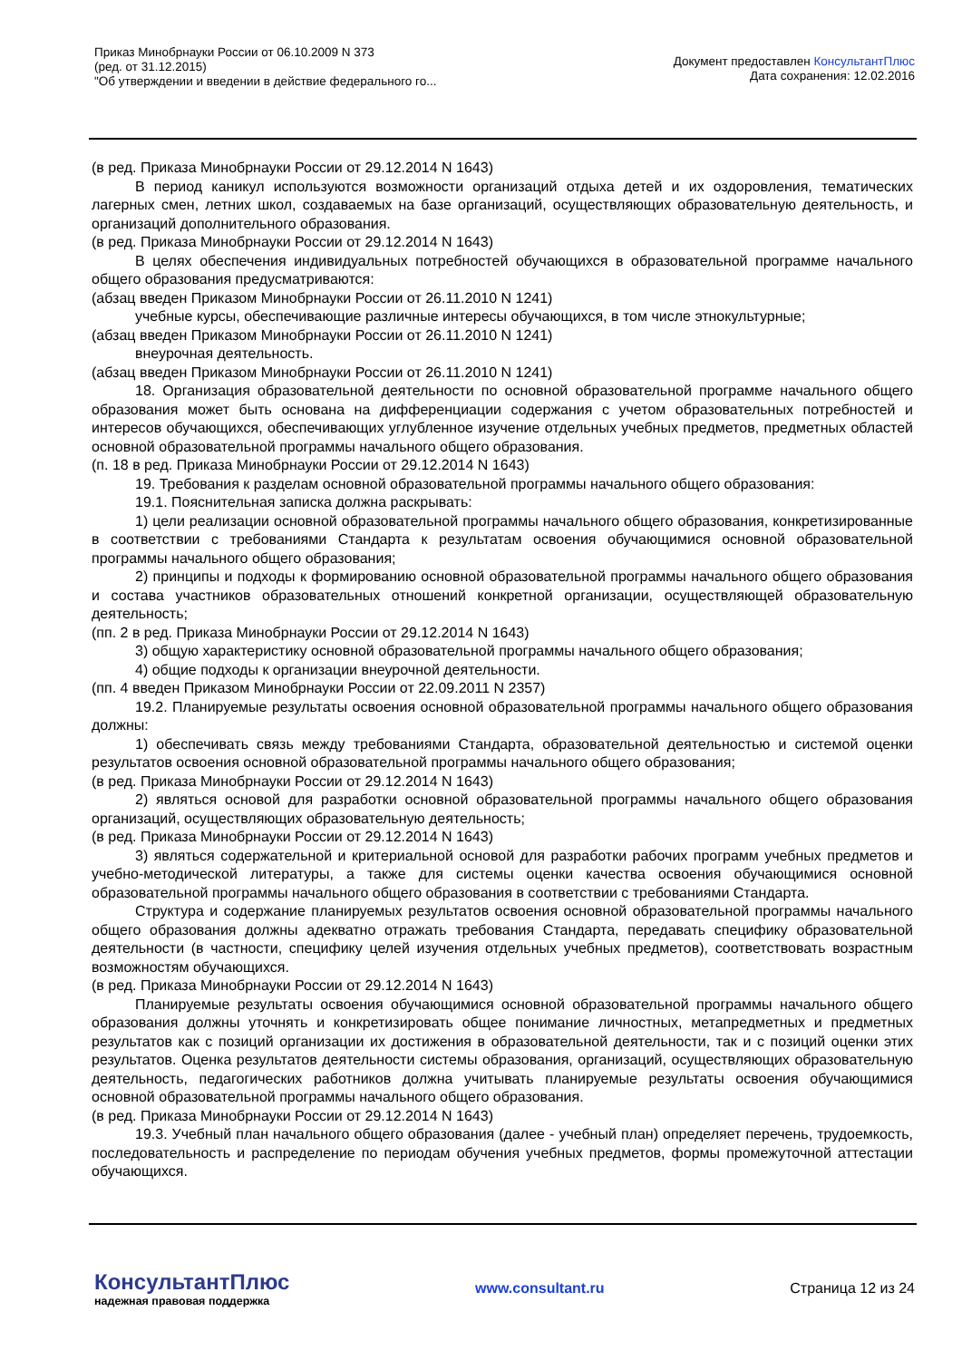Приказ Минобрнауки России от 06.10.2009 N 373
(ред. от 31.12.2015)
"Об утверждении и введении в действие федерального го...
Документ предоставлен КонсультантПлюс
Дата сохранения: 12.02.2016
(в ред. Приказа Минобрнауки России от 29.12.2014 N 1643)
В период каникул используются возможности организаций отдыха детей и их оздоровления, тематических лагерных смен, летних школ, создаваемых на базе организаций, осуществляющих образовательную деятельность, и организаций дополнительного образования.
(в ред. Приказа Минобрнауки России от 29.12.2014 N 1643)
В целях обеспечения индивидуальных потребностей обучающихся в образовательной программе начального общего образования предусматриваются:
(абзац введен Приказом Минобрнауки России от 26.11.2010 N 1241)
учебные курсы, обеспечивающие различные интересы обучающихся, в том числе этнокультурные;
(абзац введен Приказом Минобрнауки России от 26.11.2010 N 1241)
внеурочная деятельность.
(абзац введен Приказом Минобрнауки России от 26.11.2010 N 1241)
18. Организация образовательной деятельности по основной образовательной программе начального общего образования может быть основана на дифференциации содержания с учетом образовательных потребностей и интересов обучающихся, обеспечивающих углубленное изучение отдельных учебных предметов, предметных областей основной образовательной программы начального общего образования.
(п. 18 в ред. Приказа Минобрнауки России от 29.12.2014 N 1643)
19. Требования к разделам основной образовательной программы начального общего образования:
19.1. Пояснительная записка должна раскрывать:
1) цели реализации основной образовательной программы начального общего образования, конкретизированные в соответствии с требованиями Стандарта к результатам освоения обучающимися основной образовательной программы начального общего образования;
2) принципы и подходы к формированию основной образовательной программы начального общего образования и состава участников образовательных отношений конкретной организации, осуществляющей образовательную деятельность;
(пп. 2 в ред. Приказа Минобрнауки России от 29.12.2014 N 1643)
3) общую характеристику основной образовательной программы начального общего образования;
4) общие подходы к организации внеурочной деятельности.
(пп. 4 введен Приказом Минобрнауки России от 22.09.2011 N 2357)
19.2. Планируемые результаты освоения основной образовательной программы начального общего образования должны:
1) обеспечивать связь между требованиями Стандарта, образовательной деятельностью и системой оценки результатов освоения основной образовательной программы начального общего образования;
(в ред. Приказа Минобрнауки России от 29.12.2014 N 1643)
2) являться основой для разработки основной образовательной программы начального общего образования организаций, осуществляющих образовательную деятельность;
(в ред. Приказа Минобрнауки России от 29.12.2014 N 1643)
3) являться содержательной и критериальной основой для разработки рабочих программ учебных предметов и учебно-методической литературы, а также для системы оценки качества освоения обучающимися основной образовательной программы начального общего образования в соответствии с требованиями Стандарта.
Структура и содержание планируемых результатов освоения основной образовательной программы начального общего образования должны адекватно отражать требования Стандарта, передавать специфику образовательной деятельности (в частности, специфику целей изучения отдельных учебных предметов), соответствовать возрастным возможностям обучающихся.
(в ред. Приказа Минобрнауки России от 29.12.2014 N 1643)
Планируемые результаты освоения обучающимися основной образовательной программы начального общего образования должны уточнять и конкретизировать общее понимание личностных, метапредметных и предметных результатов как с позиций организации их достижения в образовательной деятельности, так и с позиций оценки этих результатов. Оценка результатов деятельности системы образования, организаций, осуществляющих образовательную деятельность, педагогических работников должна учитывать планируемые результаты освоения обучающимися основной образовательной программы начального общего образования.
(в ред. Приказа Минобрнауки России от 29.12.2014 N 1643)
19.3. Учебный план начального общего образования (далее - учебный план) определяет перечень, трудоемкость, последовательность и распределение по периодам обучения учебных предметов, формы промежуточной аттестации обучающихся.
КонсультантПлюс
надежная правовая поддержка
www.consultant.ru Страница 12 из 24